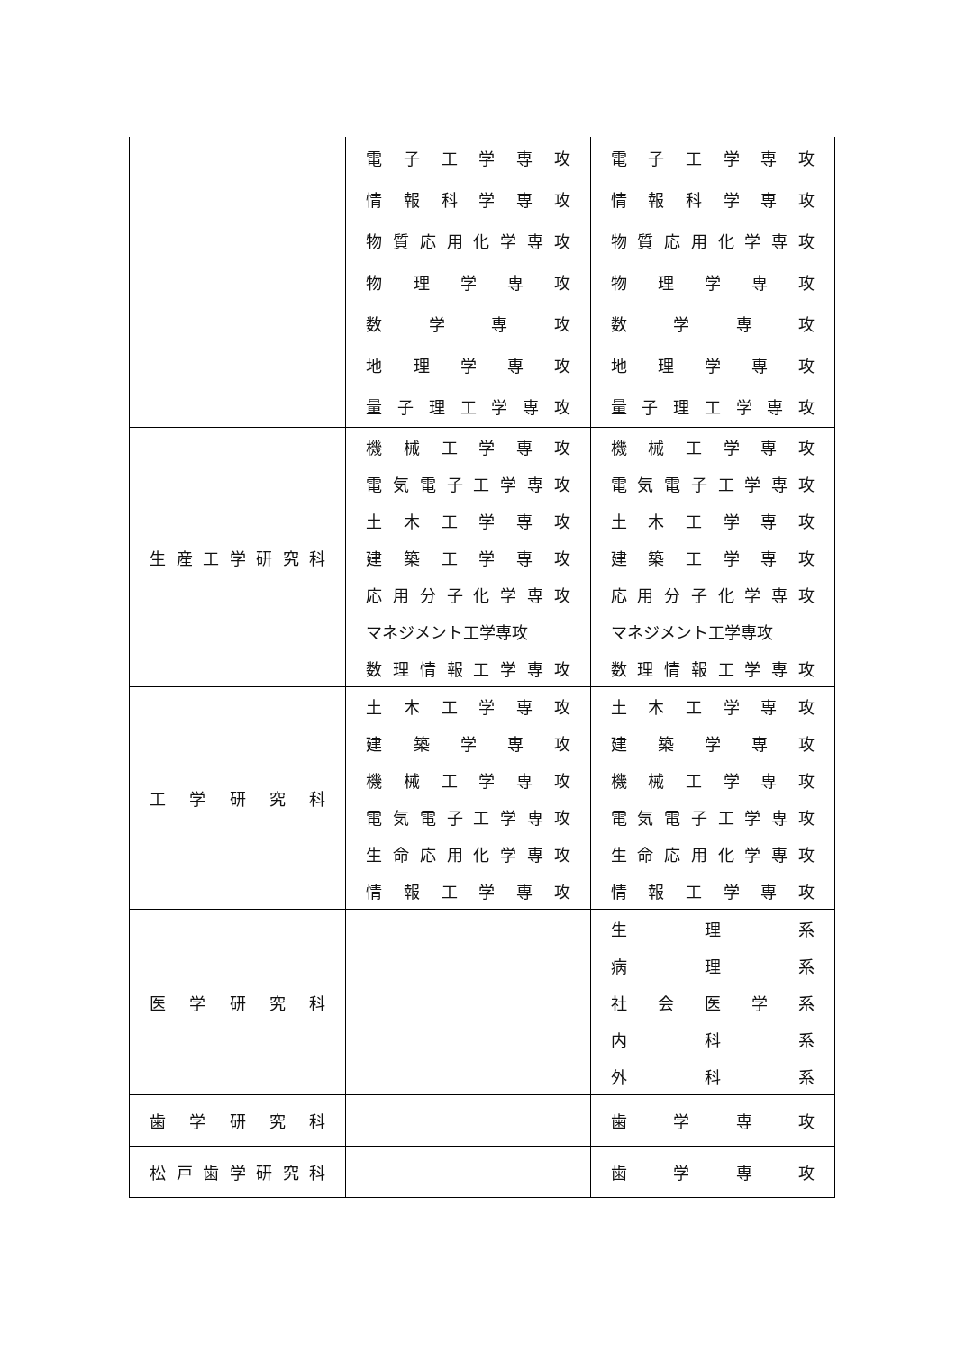| | 電 子 工 学 専 攻 情 報 科 学 専 攻 物 質 応 用 化 学 専 攻 物 理 学 専 攻 数 学 専 攻 地 理 学 専 攻 量 子 理 工 学 専 攻 | 電 子 工 学 専 攻 情 報 科 学 専 攻 物 質 応 用 化 学 専 攻 物 理 学 専 攻 数 学 専 攻 地 理 学 専 攻 量 子 理 工 学 専 攻 |
| 生 産 工 学 研 究 科 | 機 械 工 学 専 攻 電 気 電 子 工 学 専 攻 土 木 工 学 専 攻 建 築 工 学 専 攻 応 用 分 子 化 学 専 攻 マネジメント工学専攻 数 理 情 報 工 学 専 攻 | 機 械 工 学 専 攻 電 気 電 子 工 学 専 攻 土 木 工 学 専 攻 建 築 工 学 専 攻 応 用 分 子 化 学 専 攻 マネジメント工学専攻 数 理 情 報 工 学 専 攻 |
| 工 学 研 究 科 | 土 木 工 学 専 攻 建 築 学 専 攻 機 械 工 学 専 攻 電 気 電 子 工 学 専 攻 生 命 応 用 化 学 専 攻 情 報 工 学 専 攻 | 土 木 工 学 専 攻 建 築 学 専 攻 機 械 工 学 専 攻 電 気 電 子 工 学 専 攻 生 命 応 用 化 学 専 攻 情 報 工 学 専 攻 |
| 医 学 研 究 科 | | 生 理 系 病 理 系 社 会 医 学 系 内 科 系 外 科 系 |
| 歯 学 研 究 科 | | 歯 学 専 攻 |
| 松 戸 歯 学 研 究 科 | | 歯 学 専 攻 |